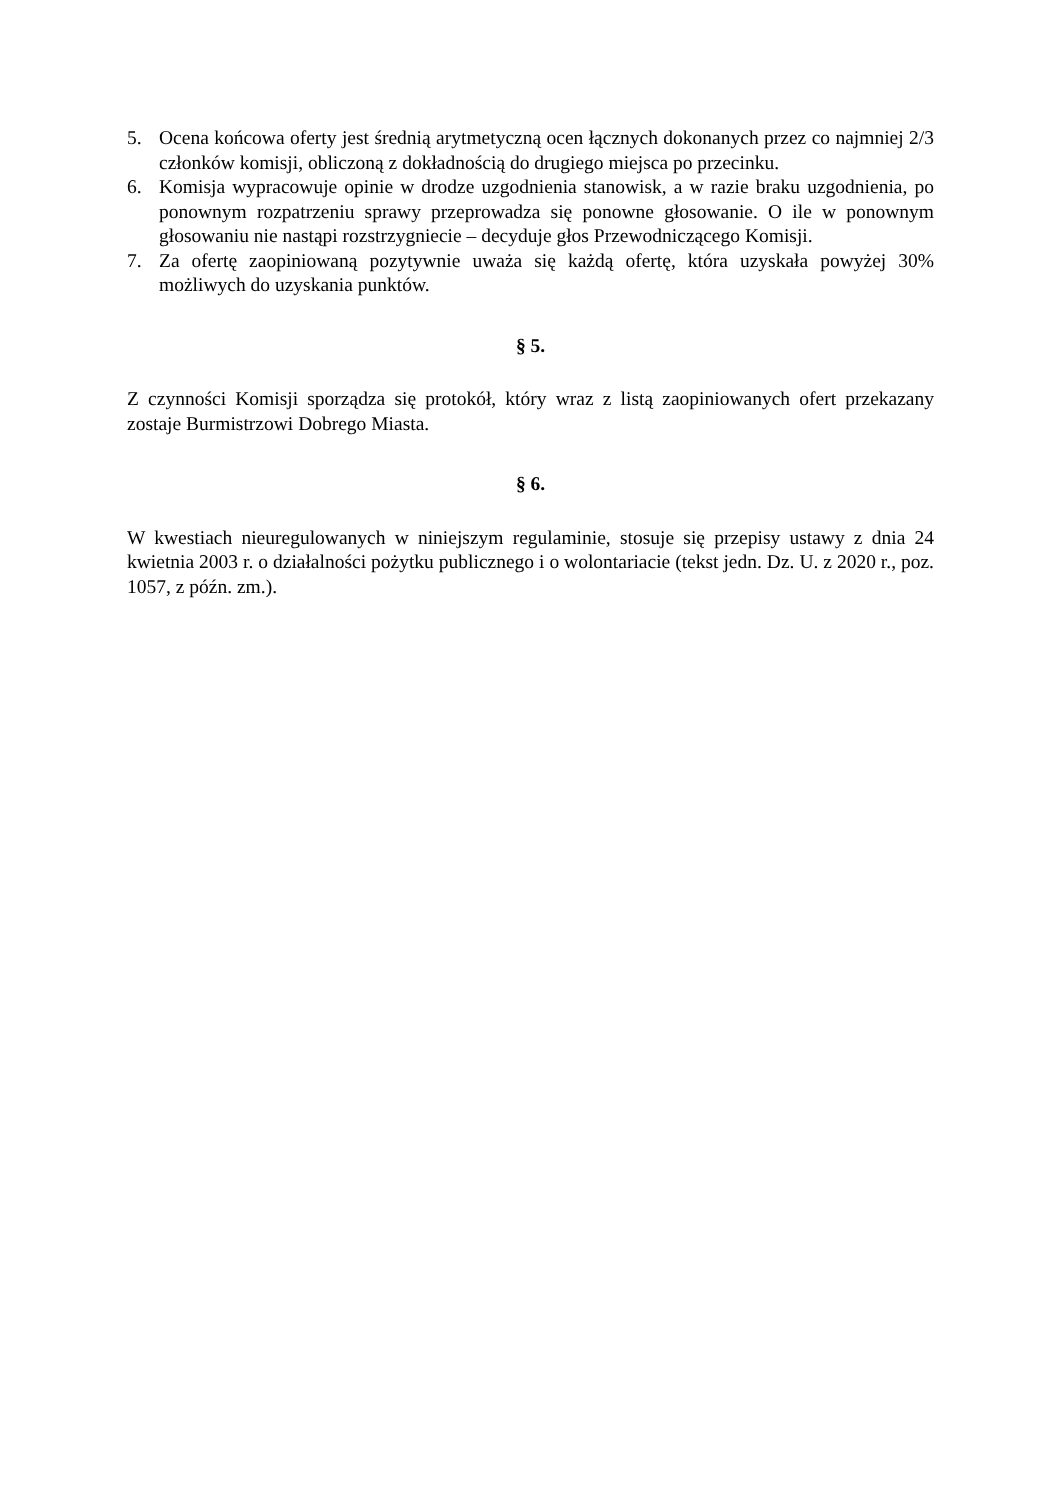5. Ocena końcowa oferty jest średnią arytmetyczną ocen łącznych dokonanych przez co najmniej 2/3 członków komisji, obliczoną z dokładnością do drugiego miejsca po przecinku.
6. Komisja wypracowuje opinie w drodze uzgodnienia stanowisk, a w razie braku uzgodnienia, po ponownym rozpatrzeniu sprawy przeprowadza się ponowne głosowanie. O ile w ponownym głosowaniu nie nastąpi rozstrzygniecie – decyduje głos Przewodniczącego Komisji.
7. Za ofertę zaopiniowaną pozytywnie uważa się każdą ofertę, która uzyskała powyżej 30% możliwych do uzyskania punktów.
§ 5.
Z czynności Komisji sporządza się protokół, który wraz z listą zaopiniowanych ofert przekazany zostaje Burmistrzowi Dobrego Miasta.
§ 6.
W kwestiach nieuregulowanych w niniejszym regulaminie, stosuje się przepisy ustawy z dnia 24 kwietnia 2003 r. o działalności pożytku publicznego i o wolontariacie (tekst jedn. Dz. U. z 2020 r., poz. 1057, z późn. zm.).